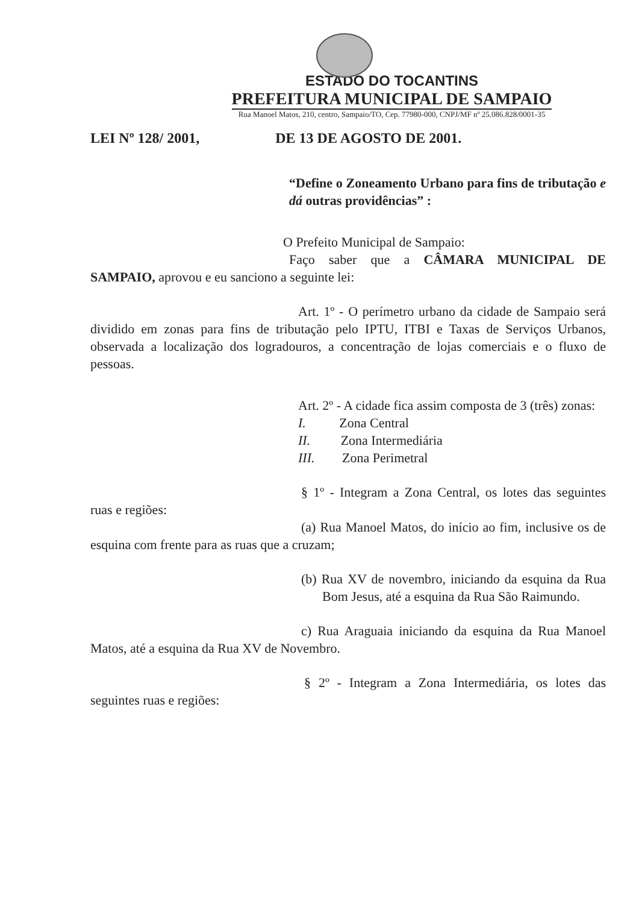ESTADO DO TOCANTINS
PREFEITURA MUNICIPAL DE SAMPAIO
Rua Manoel Matos, 210, centro, Sampaio/TO, Cep. 77980-000, CNPJ/MF nº 25.086.828/0001-35
LEI Nº 128/ 2001, DE 13 DE AGOSTO DE 2001.
“Define o Zoneamento Urbano para fins de tributação e dá outras providências” :
O Prefeito Municipal de Sampaio:
Faço saber que a CÂMARA MUNICIPAL DE SAMPAIO, aprovou e eu sanciono a seguinte lei:
Art. 1º - O perímetro urbano da cidade de Sampaio será dividido em zonas para fins de tributação pelo IPTU, ITBI e Taxas de Serviços Urbanos, observada a localização dos logradouros, a concentração de lojas comerciais e o fluxo de pessoas.
Art. 2º - A cidade fica assim composta de 3 (três) zonas:
I. Zona Central
II. Zona Intermediária
III. Zona Perimetral
§ 1º - Integram a Zona Central, os lotes das seguintes ruas e regiões:
(a) Rua Manoel Matos, do início ao fim, inclusive os de esquina com frente para as ruas que a cruzam;
(b) Rua XV de novembro, iniciando da esquina da Rua Bom Jesus, até a esquina da Rua São Raimundo.
c) Rua Araguaia iniciando da esquina da Rua Manoel Matos, até a esquina da Rua XV de Novembro.
§ 2º - Integram a Zona Intermediária, os lotes das seguintes ruas e regiões: